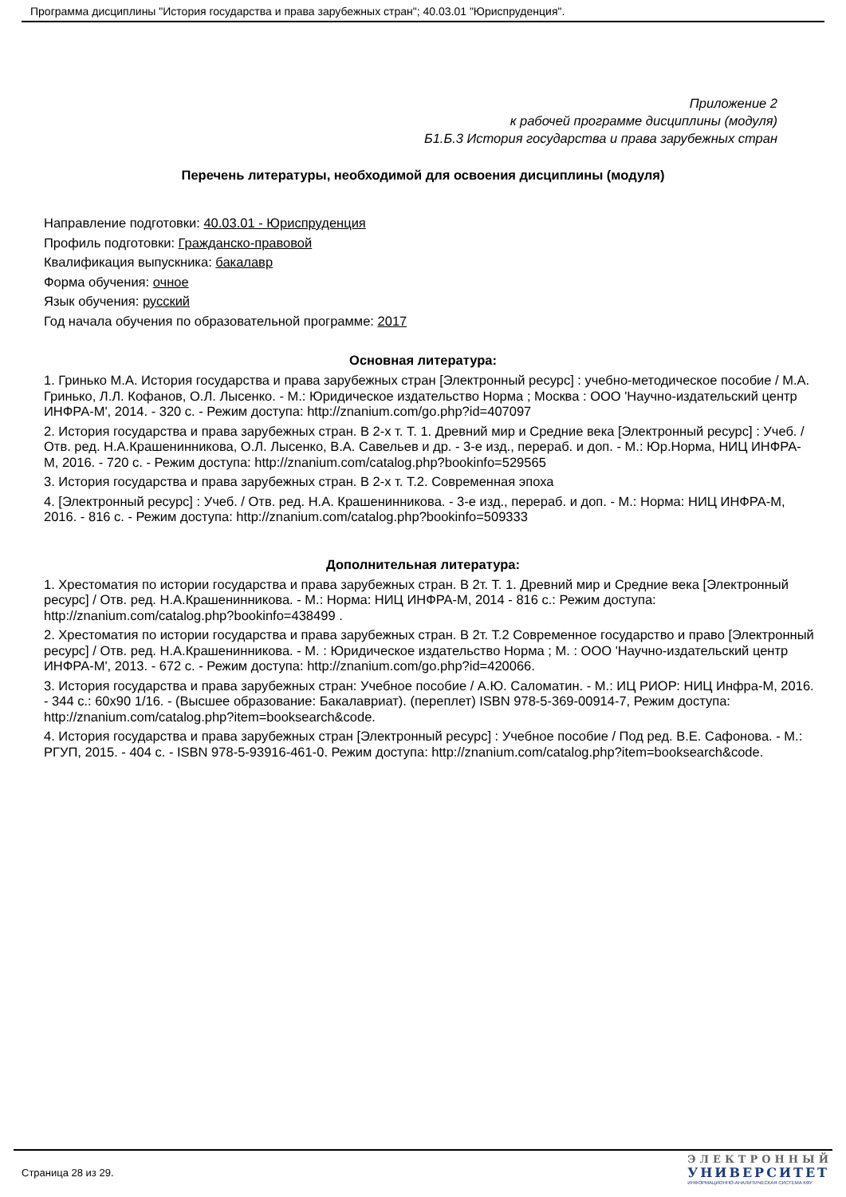Программа дисциплины "История государства и права зарубежных стран"; 40.03.01 "Юриспруденция".
Приложение 2
к рабочей программе дисциплины (модуля)
Б1.Б.3 История государства и права зарубежных стран
Перечень литературы, необходимой для освоения дисциплины (модуля)
Направление подготовки: 40.03.01 - Юриспруденция
Профиль подготовки: Гражданско-правовой
Квалификация выпускника: бакалавр
Форма обучения: очное
Язык обучения: русский
Год начала обучения по образовательной программе: 2017
Основная литература:
1. Гринько М.А. История государства и права зарубежных стран [Электронный ресурс] : учебно-методическое пособие / М.А. Гринько, Л.Л. Кофанов, О.Л. Лысенко. - М.: Юридическое издательство Норма ; Москва : ООО 'Научно-издательский центр ИНФРА-М', 2014. - 320 с. - Режим доступа: http://znanium.com/go.php?id=407097
2. История государства и права зарубежных стран. В 2-х т. Т. 1. Древний мир и Средние века [Электронный ресурс] : Учеб. / Отв. ред. Н.А.Крашенинникова, О.Л. Лысенко, В.А. Савельев и др. - 3-е изд., перераб. и доп. - М.: Юр.Норма, НИЦ ИНФРА-М, 2016. - 720 с. - Режим доступа: http://znanium.com/catalog.php?bookinfo=529565
3. История государства и права зарубежных стран. В 2-х т. Т.2. Современная эпоха
4. [Электронный ресурс] : Учеб. / Отв. ред. Н.А. Крашенинникова. - 3-е изд., перераб. и доп. - М.: Норма: НИЦ ИНФРА-М, 2016. - 816 с. - Режим доступа: http://znanium.com/catalog.php?bookinfo=509333
Дополнительная литература:
1. Хрестоматия по истории государства и права зарубежных стран. В 2т. Т. 1. Древний мир и Средние века [Электронный ресурс] / Отв. ред. Н.А.Крашенинникова. - М.: Норма: НИЦ ИНФРА-М, 2014 - 816 с.: Режим доступа: http://znanium.com/catalog.php?bookinfo=438499 .
2. Хрестоматия по истории государства и права зарубежных стран. В 2т. Т.2 Современное государство и право [Электронный ресурс] / Отв. ред. Н.А.Крашенинникова. - М. : Юридическое издательство Норма ; М. : ООО 'Научно-издательский центр ИНФРА-М', 2013. - 672 с. - Режим доступа: http://znanium.com/go.php?id=420066.
3. История государства и права зарубежных стран: Учебное пособие / А.Ю. Саломатин. - М.: ИЦ РИОР: НИЦ Инфра-М, 2016. - 344 с.: 60x90 1/16. - (Высшее образование: Бакалавриат). (переплет) ISBN 978-5-369-00914-7, Режим доступа: http://znanium.com/catalog.php?item=booksearch&code.
4. История государства и права зарубежных стран [Электронный ресурс] : Учебное пособие / Под ред. В.Е. Сафонова. - М.: РГУП, 2015. - 404 с. - ISBN 978-5-93916-461-0. Режим доступа: http://znanium.com/catalog.php?item=booksearch&code.
Страница 28 из 29.
ЭЛЕКТРОННЫЙ
УНИВЕРСИТЕТ
ИНФОРМАЦИОННО-АНАЛИТИЧЕСКАЯ СИСТЕМА КФУ